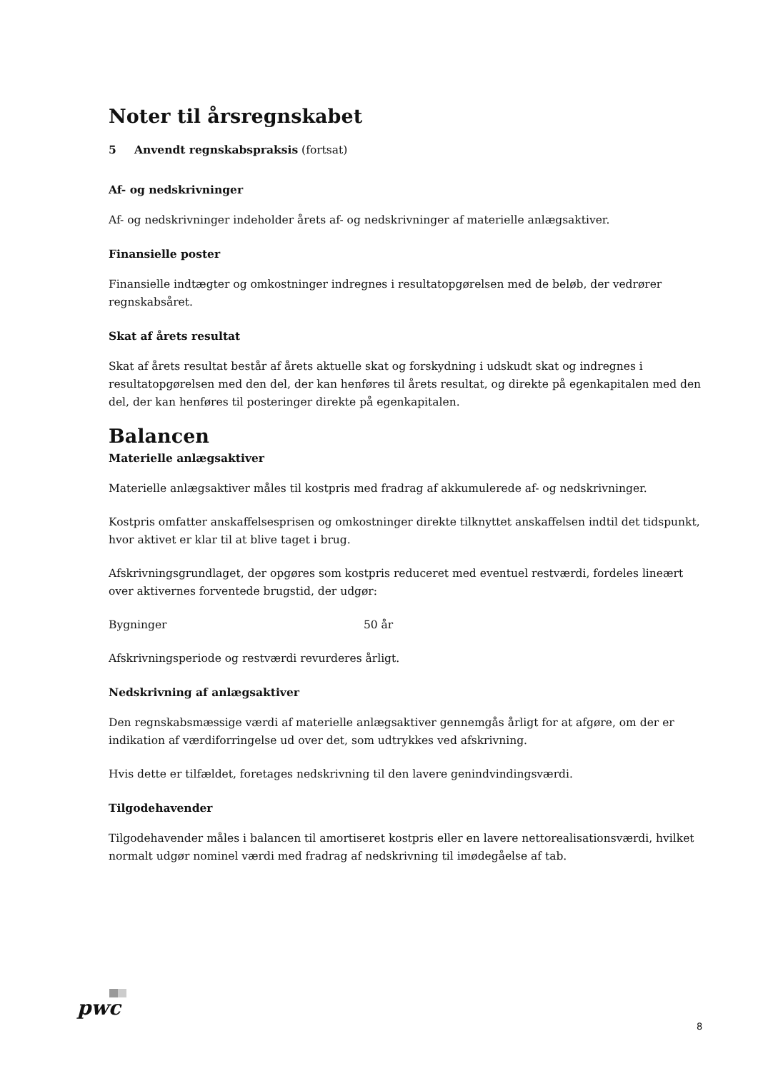Noter til årsregnskabet
5 Anvendt regnskabspraksis (fortsat)
Af- og nedskrivninger
Af- og nedskrivninger indeholder årets af- og nedskrivninger af materielle anlægsaktiver.
Finansielle poster
Finansielle indtægter og omkostninger indregnes i resultatopgørelsen med de beløb, der vedrører regnskabsåret.
Skat af årets resultat
Skat af årets resultat består af årets aktuelle skat og forskydning i udskudt skat og indregnes i resultatopgørelsen med den del, der kan henføres til årets resultat, og direkte på egenkapitalen med den del, der kan henføres til posteringer direkte på egenkapitalen.
Balancen
Materielle anlægsaktiver
Materielle anlægsaktiver måles til kostpris med fradrag af akkumulerede af- og nedskrivninger.
Kostpris omfatter anskaffelsesprisen og omkostninger direkte tilknyttet anskaffelsen indtil det tidspunkt, hvor aktivet er klar til at blive taget i brug.
Afskrivningsgrundlaget, der opgøres som kostpris reduceret med eventuel restværdi, fordeles lineært over aktivernes forventede brugstid, der udgør:
Bygninger 50 år
Afskrivningsperiode og restværdi revurderes årligt.
Nedskrivning af anlægsaktiver
Den regnskabsmæssige værdi af materielle anlægsaktiver gennemgås årligt for at afgøre, om der er indikation af værdiforringelse ud over det, som udtrykkes ved afskrivning.
Hvis dette er tilfældet, foretages nedskrivning til den lavere genindvindingsværdi.
Tilgodehavender
Tilgodehavender måles i balancen til amortiseret kostpris eller en lavere nettorealisationsværdi, hvilket normalt udgør nominel værdi med fradrag af nedskrivning til imødegåelse af tab.
pwc
8